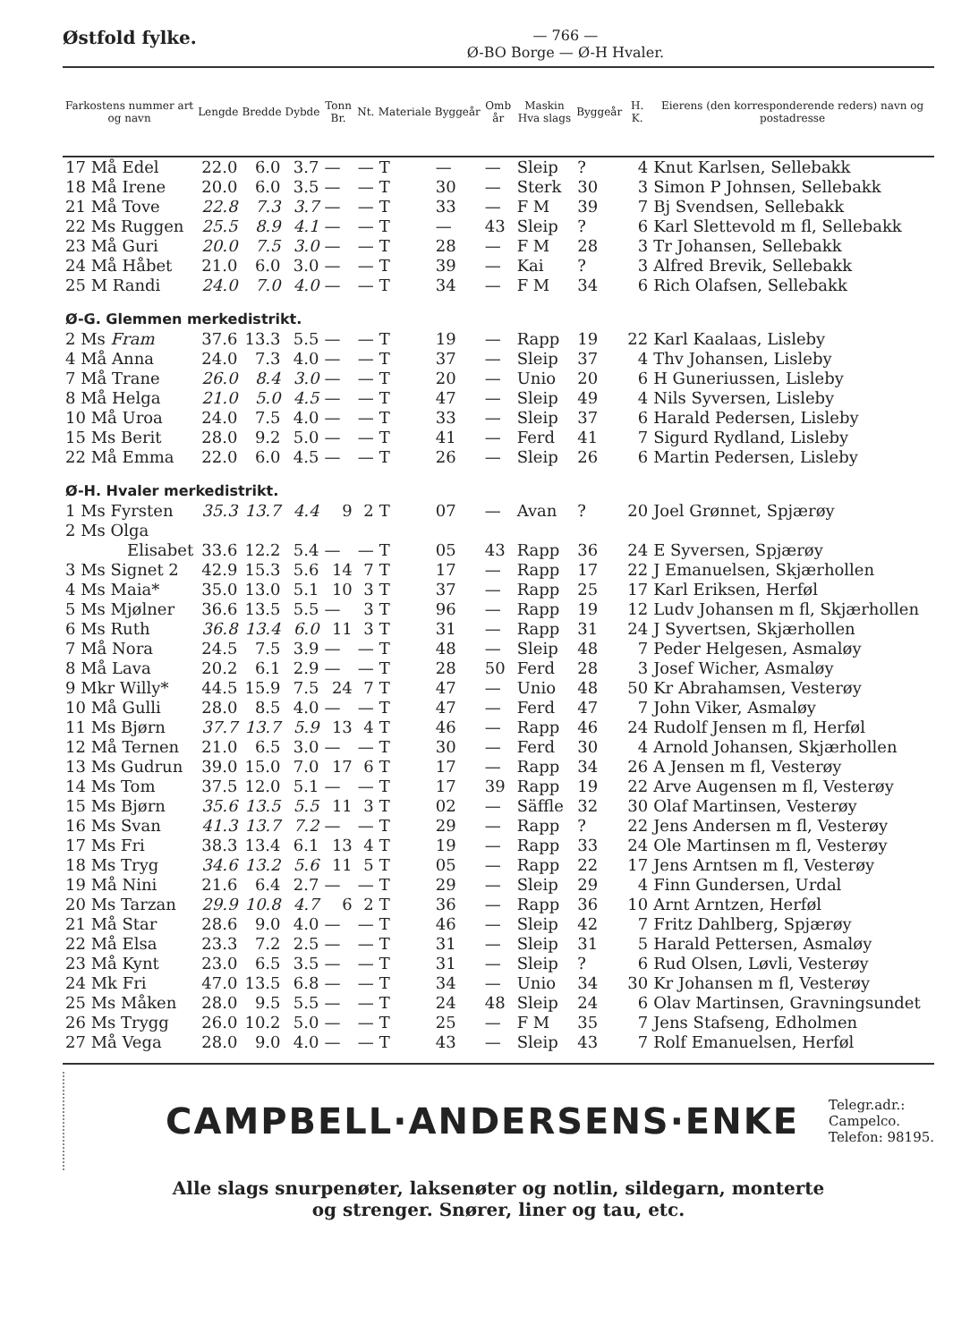Østfold fylke.
— 766 —
Ø-BO Borge — Ø-H Hvaler.
| Farkostens nummer art og navn | Lengde | Bredde | Dybde | Tonn Br. | Nt. | Materiale | Byggeår | Omb år | Maskin Hva slags | Byggeår | H. K. | Eierens (den korresponderende reders) navn og postadresse |
| --- | --- | --- | --- | --- | --- | --- | --- | --- | --- | --- | --- | --- |
| 17 Må Edel | 22.0 | 6.0 | 3.7 | — | — | T | — | — | Sleip | ? | 4 | Knut Karlsen, Sellebakk |
| 18 Må Irene | 20.0 | 6.0 | 3.5 | — | — | T | 30 | — | Sterk | 30 | 3 | Simon P Johnsen, Sellebakk |
| 21 Må Tove | 22.8 | 7.3 | 3.7 | — | — | T | 33 | — | F M | 39 | 7 | Bj Svendsen, Sellebakk |
| 22 Ms Ruggen | 25.5 | 8.9 | 4.1 | — | — | T | — | 43 | Sleip | ? | 6 | Karl Slettevold m fl, Sellebakk |
| 23 Må Guri | 20.0 | 7.5 | 3.0 | — | — | T | 28 | — | F M | 28 | 3 | Tr Johansen, Sellebakk |
| 24 Må Håbet | 21.0 | 6.0 | 3.0 | — | — | T | 39 | — | Kai | ? | 3 | Alfred Brevik, Sellebakk |
| 25 M Randi | 24.0 | 7.0 | 4.0 | — | — | T | 34 | — | F M | 34 | 6 | Rich Olafsen, Sellebakk |
| Ø-G. Glemmen merkedistrikt. | | | | | | | | | | | | |
| 2 Ms Fram | 37.6 | 13.3 | 5.5 | — | — | T | 19 | — | Rapp | 19 | 22 | Karl Kaalaas, Lisleby |
| 4 Må Anna | 24.0 | 7.3 | 4.0 | — | — | T | 37 | — | Sleip | 37 | 4 | Thv Johansen, Lisleby |
| 7 Må Trane | 26.0 | 8.4 | 3.0 | — | — | T | 20 | — | Unio | 20 | 6 | H Guneriussen, Lisleby |
| 8 Må Helga | 21.0 | 5.0 | 4.5 | — | — | T | 47 | — | Sleip | 49 | 4 | Nils Syversen, Lisleby |
| 10 Må Uroa | 24.0 | 7.5 | 4.0 | — | — | T | 33 | — | Sleip | 37 | 6 | Harald Pedersen, Lisleby |
| 15 Ms Berit | 28.0 | 9.2 | 5.0 | — | — | T | 41 | — | Ferd | 41 | 7 | Sigurd Rydland, Lisleby |
| 22 Må Emma | 22.0 | 6.0 | 4.5 | — | — | T | 26 | — | Sleip | 26 | 6 | Martin Pedersen, Lisleby |
| Ø-H. Hvaler merkedistrikt. | | | | | | | | | | | | |
| 1 Ms Fyrsten | 35.3 | 13.7 | 4.4 | 9 | 2 | T | 07 | — | Avan | ? | 20 | Joel Grønnet, Spjærøy |
| 2 Ms Olga | | | | | | | | | | | | |
| Elisabet | 33.6 | 12.2 | 5.4 | — | — | T | 05 | 43 | Rapp | 36 | 24 | E Syversen, Spjærøy |
| 3 Ms Signet 2 | 42.9 | 15.3 | 5.6 | 14 | 7 | T | 17 | — | Rapp | 17 | 22 | J Emanuelsen, Skjærhollen |
| 4 Ms Maia* | 35.0 | 13.0 | 5.1 | 10 | 3 | T | 37 | — | Rapp | 25 | 17 | Karl Eriksen, Herføl |
| 5 Ms Mjølner | 36.6 | 13.5 | 5.5 | — | 3 | T | 96 | — | Rapp | 19 | 12 | Ludv Johansen m fl, Skjærhollen |
| 6 Ms Ruth | 36.8 | 13.4 | 6.0 | 11 | 3 | T | 31 | — | Rapp | 31 | 24 | J Syvertsen, Skjærhollen |
| 7 Må Nora | 24.5 | 7.5 | 3.9 | — | — | T | 48 | — | Sleip | 48 | 7 | Peder Helgesen, Asmaløy |
| 8 Må Lava | 20.2 | 6.1 | 2.9 | — | — | T | 28 | 50 | Ferd | 28 | 3 | Josef Wicher, Asmaløy |
| 9 Mkr Willy* | 44.5 | 15.9 | 7.5 | 24 | 7 | T | 47 | — | Unio | 48 | 50 | Kr Abrahamsen, Vesterøy |
| 10 Må Gulli | 28.0 | 8.5 | 4.0 | — | — | T | 47 | — | Ferd | 47 | 7 | John Viker, Asmaløy |
| 11 Ms Bjørn | 37.7 | 13.7 | 5.9 | 13 | 4 | T | 46 | — | Rapp | 46 | 24 | Rudolf Jensen m fl, Herføl |
| 12 Må Ternen | 21.0 | 6.5 | 3.0 | — | — | T | 30 | — | Ferd | 30 | 4 | Arnold Johansen, Skjærhollen |
| 13 Ms Gudrun | 39.0 | 15.0 | 7.0 | 17 | 6 | T | 17 | — | Rapp | 34 | 26 | A Jensen m fl, Vesterøy |
| 14 Ms Tom | 37.5 | 12.0 | 5.1 | — | — | T | 17 | 39 | Rapp | 19 | 22 | Arve Augensen m fl, Vesterøy |
| 15 Ms Bjørn | 35.6 | 13.5 | 5.5 | 11 | 3 | T | 02 | — | Säffle | 32 | 30 | Olaf Martinsen, Vesterøy |
| 16 Ms Svan | 41.3 | 13.7 | 7.2 | — | — | T | 29 | — | Rapp | ? | 22 | Jens Andersen m fl, Vesterøy |
| 17 Ms Fri | 38.3 | 13.4 | 6.1 | 13 | 4 | T | 19 | — | Rapp | 33 | 24 | Ole Martinsen m fl, Vesterøy |
| 18 Ms Tryg | 34.6 | 13.2 | 5.6 | 11 | 5 | T | 05 | — | Rapp | 22 | 17 | Jens Arntsen m fl, Vesterøy |
| 19 Må Nini | 21.6 | 6.4 | 2.7 | — | — | T | 29 | — | Sleip | 29 | 4 | Finn Gundersen, Urdal |
| 20 Ms Tarzan | 29.9 | 10.8 | 4.7 | 6 | 2 | T | 36 | — | Rapp | 36 | 10 | Arnt Arntzen, Herføl |
| 21 Må Star | 28.6 | 9.0 | 4.0 | — | — | T | 46 | — | Sleip | 42 | 7 | Fritz Dahlberg, Spjærøy |
| 22 Må Elsa | 23.3 | 7.2 | 2.5 | — | — | T | 31 | — | Sleip | 31 | 5 | Harald Pettersen, Asmaløy |
| 23 Må Kynt | 23.0 | 6.5 | 3.5 | — | — | T | 31 | — | Sleip | ? | 6 | Rud Olsen, Løvli, Vesterøy |
| 24 Mk Fri | 47.0 | 13.5 | 6.8 | — | — | T | 34 | — | Unio | 34 | 30 | Kr Johansen m fl, Vesterøy |
| 25 Ms Måken | 28.0 | 9.5 | 5.5 | — | — | T | 24 | 48 | Sleip | 24 | 6 | Olav Martinsen, Gravningsundet |
| 26 Ms Trygg | 26.0 | 10.2 | 5.0 | — | — | T | 25 | — | F M | 35 | 7 | Jens Stafseng, Edholmen |
| 27 Må Vega | 28.0 | 9.0 | 4.0 | — | — | T | 43 | — | Sleip | 43 | 7 | Rolf Emanuelsen, Herføl |
CAMPBELL·ANDERSENS·ENKE
Telegr.adr.:
Campelco.
Telefon: 98195.
Alle slags snurpenøter, laksenøter og notlin, sildegarn, monterte
og strenger. Snører, liner og tau, etc.